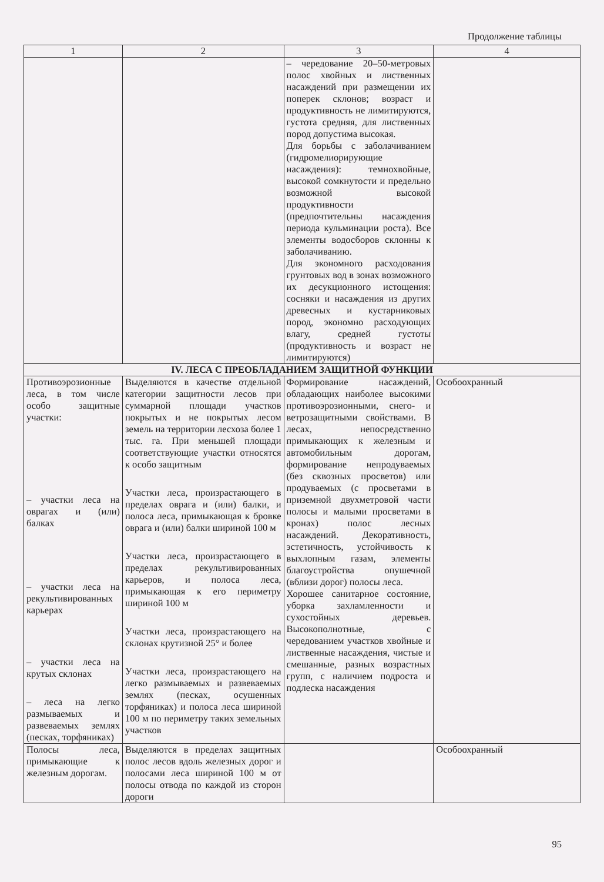Продолжение таблицы
| 1 | 2 | 3 | 4 |
| --- | --- | --- | --- |
| | | – чередование 20–50-метровых полос хвойных и лиственных насаждений при размещении их поперек склонов; возраст и продуктивность не лимитируются, густота средняя, для лиственных пород допустима высокая. Для борьбы с заболачиванием (гидромелиорирующие насаждения): темнохвойные, высокой сомкнутости и предельно возможной высокой продуктивности (предпочтительны насаждения периода кульминации роста). Все элементы водосборов склонны к заболачиванию. Для экономного расходования грунтовых вод в зонах возможного их десукционного истощения: сосняки и насаждения из других древесных и кустарниковых пород, экономно расходующих влагу, средней густоты (продуктивность и возраст не лимитируются) | |
| IV. ЛЕСА С ПРЕОБЛАДАНИЕМ ЗАЩИТНОЙ ФУНКЦИИ | | | |
| Противоэрозионные леса, в том числе особо защитные участки: – участки леса на оврагах и (или) балках – участки леса на рекультивированных карьерах – участки леса на крутых склонах – леса на легко размываемых и развеваемых землях (песках, торфяниках) | Выделяются в качестве отдельной категории защитности лесов при суммарной площади участков покрытых и не покрытых лесом земель на территории лесхоза более 1 тыс. га. При меньшей площади соответствующие участки относятся к особо защитным Участки леса, произрастающего в пределах оврага и (или) балки, и полоса леса, примыкающая к бровке оврага и (или) балки шириной 100 м Участки леса, произрастающего в пределах рекультивированных карьеров, и полоса леса, примыкающая к его периметру шириной 100 м Участки леса, произрастающего на склонах крутизной 25° и более Участки леса, произрастающего на легко размываемых и развеваемых землях (песках, осушенных торфяниках) и полоса леса шириной 100 м по периметру таких земельных участков | Формирование насаждений, обладающих наиболее высокими противоэрозионными, снего- и ветрозащитными свойствами. В лесах, непосредственно примыкающих к железным и автомобильным дорогам, формирование непродуваемых (без сквозных просветов) или продуваемых (с просветами в приземной двухметровой части полосы и малыми просветами в кронах) полос лесных насаждений. Декоративность, эстетичность, устойчивость к выхлопным газам, элементы благоустройства опушечной (вблизи дорог) полосы леса. Хорошее санитарное состояние, уборка захламленности и сухостойных деревьев. Высокополнотные, с чередованием участков хвойные и лиственные насаждения, чистые и смешанные, разных возрастных групп, с наличием подроста и подлеска насаждения | Особоохранный |
| Полосы леса, примыкающие к железным дорогам. | Выделяются в пределах защитных полос лесов вдоль железных дорог и полосами леса шириной 100 м от полосы отвода по каждой из сторон дороги | | Особоохранный |
95